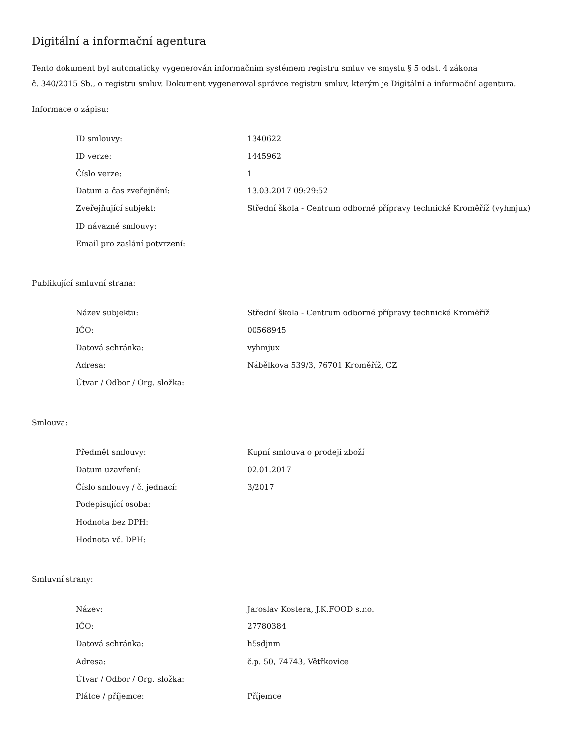Digitální a informační agentura
Tento dokument byl automaticky vygenerován informačním systémem registru smluv ve smyslu § 5 odst. 4 zákona
č. 340/2015 Sb., o registru smluv. Dokument vygeneroval správce registru smluv, kterým je Digitální a informační agentura.
Informace o zápisu:
| ID smlouvy: | 1340622 |
| ID verze: | 1445962 |
| Číslo verze: | 1 |
| Datum a čas zveřejnění: | 13.03.2017 09:29:52 |
| Zveřejňující subjekt: | Střední škola - Centrum odborné přípravy technické Kroměříž (vyhmjux) |
| ID návazné smlouvy: | |
| Email pro zaslání potvrzení: | |
Publikující smluvní strana:
| Název subjektu: | Střední škola - Centrum odborné přípravy technické Kroměříž |
| IČO: | 00568945 |
| Datová schránka: | vyhmjux |
| Adresa: | Nábělkova 539/3, 76701 Kroměříž, CZ |
| Útvar / Odbor / Org. složka: | |
Smlouva:
| Předmět smlouvy: | Kupní smlouva o prodeji zboží |
| Datum uzavření: | 02.01.2017 |
| Číslo smlouvy / č. jednací: | 3/2017 |
| Podepisující osoba: | |
| Hodnota bez DPH: | |
| Hodnota vč. DPH: | |
Smluvní strany:
| Název: | Jaroslav Kostera, J.K.FOOD s.r.o. |
| IČO: | 27780384 |
| Datová schránka: | h5sdjnm |
| Adresa: | č.p. 50, 74743, Větřkovice |
| Útvar / Odbor / Org. složka: | |
| Plátce / příjemce: | Příjemce |